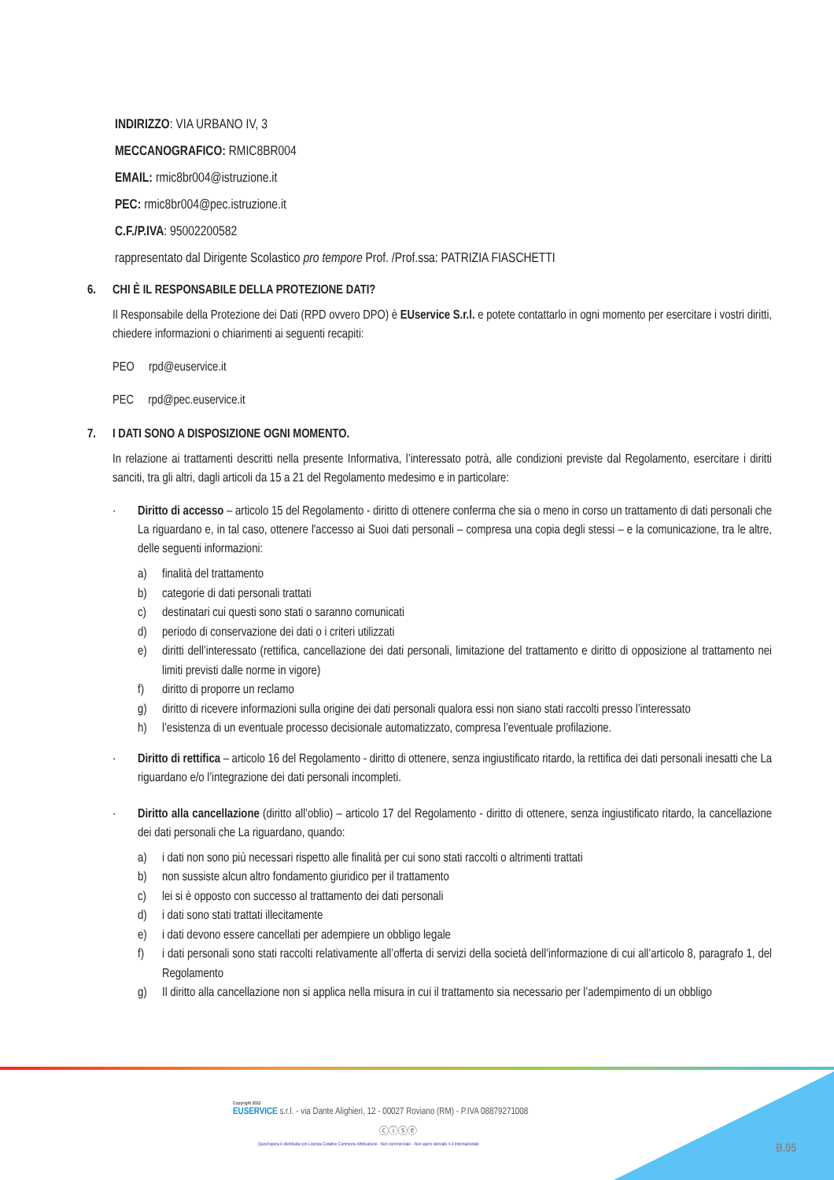INDIRIZZO: VIA URBANO IV, 3
MECCANOGRAFICO: RMIC8BR004
EMAIL: rmic8br004@istruzione.it
PEC: rmic8br004@pec.istruzione.it
C.F./P.IVA: 95002200582
rappresentato dal Dirigente Scolastico pro tempore Prof. /Prof.ssa: PATRIZIA FIASCHETTI
6. CHI È IL RESPONSABILE DELLA PROTEZIONE DATI?
Il Responsabile della Protezione dei Dati (RPD ovvero DPO) è EUservice S.r.l. e potete contattarlo in ogni momento per esercitare i vostri diritti, chiedere informazioni o chiarimenti ai seguenti recapiti:
PEO rpd@euservice.it
PEC rpd@pec.euservice.it
7. I DATI SONO A DISPOSIZIONE OGNI MOMENTO.
In relazione ai trattamenti descritti nella presente Informativa, l’interessato potrà, alle condizioni previste dal Regolamento, esercitare i diritti sanciti, tra gli altri, dagli articoli da 15 a 21 del Regolamento medesimo e in particolare:
· Diritto di accesso – articolo 15 del Regolamento - diritto di ottenere conferma che sia o meno in corso un trattamento di dati personali che La riguardano e, in tal caso, ottenere l'accesso ai Suoi dati personali – compresa una copia degli stessi – e la comunicazione, tra le altre, delle seguenti informazioni:
a) finalità del trattamento
b) categorie di dati personali trattati
c) destinatari cui questi sono stati o saranno comunicati
d) periodo di conservazione dei dati o i criteri utilizzati
e) diritti dell’interessato (rettifica, cancellazione dei dati personali, limitazione del trattamento e diritto di opposizione al trattamento nei limiti previsti dalle norme in vigore)
f) diritto di proporre un reclamo
g) diritto di ricevere informazioni sulla origine dei dati personali qualora essi non siano stati raccolti presso l’interessato
h) l’esistenza di un eventuale processo decisionale automatizzato, compresa l’eventuale profilazione.
· Diritto di rettifica – articolo 16 del Regolamento - diritto di ottenere, senza ingiustificato ritardo, la rettifica dei dati personali inesatti che La riguardano e/o l’integrazione dei dati personali incompleti.
· Diritto alla cancellazione (diritto all’oblio) – articolo 17 del Regolamento - diritto di ottenere, senza ingiustificato ritardo, la cancellazione dei dati personali che La riguardano, quando:
a) i dati non sono più necessari rispetto alle finalità per cui sono stati raccolti o altrimenti trattati
b) non sussiste alcun altro fondamento giuridico per il trattamento
c) lei si è opposto con successo al trattamento dei dati personali
d) i dati sono stati trattati illecitamente
e) i dati devono essere cancellati per adempiere un obbligo legale
f) i dati personali sono stati raccolti relativamente all’offerta di servizi della società dell’informazione di cui all’articolo 8, paragrafo 1, del Regolamento
g) Il diritto alla cancellazione non si applica nella misura in cui il trattamento sia necessario per l’adempimento di un obbligo
Copyright 2022
EUSERVICE s.r.l. - via Dante Alighieri, 12 - 00027 Roviano (RM) - P.IVA 08879271008
ⓒⓘⓢⓔ
Quest'opera è distribuita con Licenza Creative Commons Attribuzione - Non commerciale - Non opere derivate 4.0 Internazionale
B.05